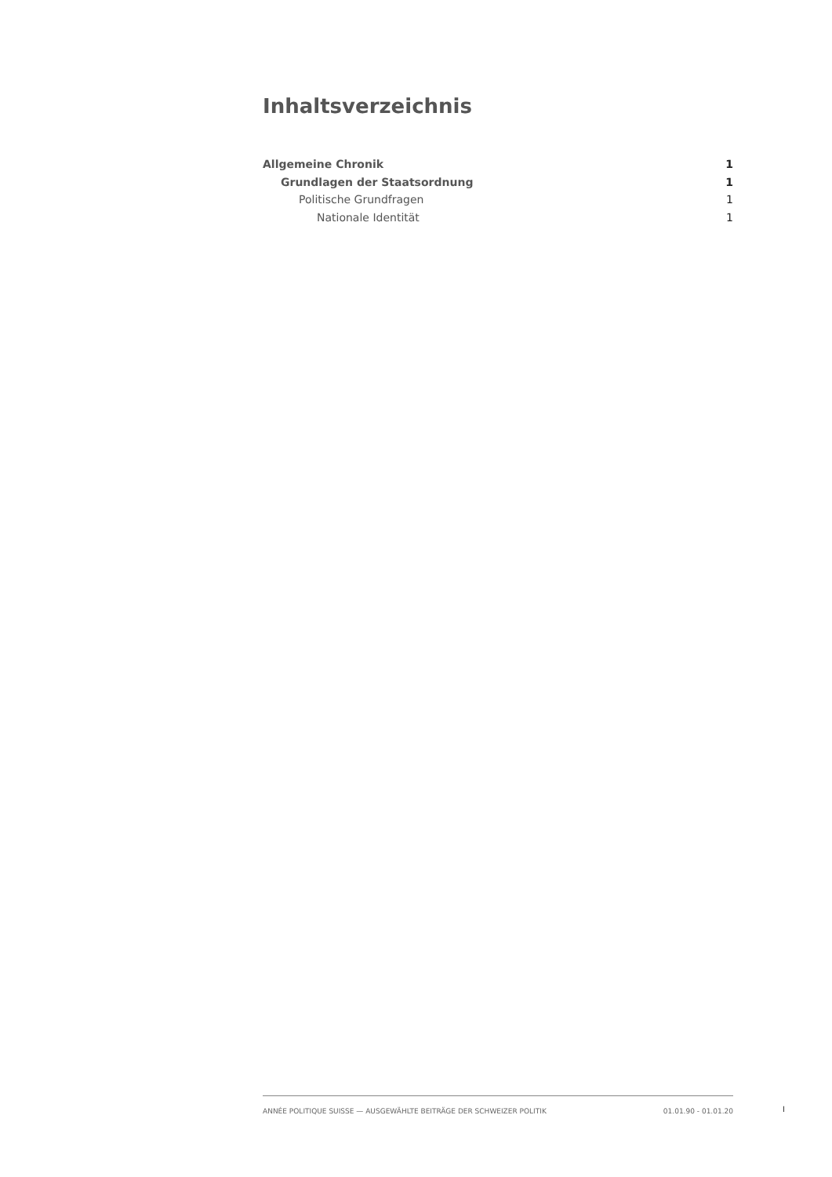Inhaltsverzeichnis
Allgemeine Chronik 1
Grundlagen der Staatsordnung 1
Politische Grundfragen 1
Nationale Identität 1
ANNÉE POLITIQUE SUISSE — AUSGEWÄHLTE BEITRÄGE DER SCHWEIZER POLITIK 01.01.90 - 01.01.20
I